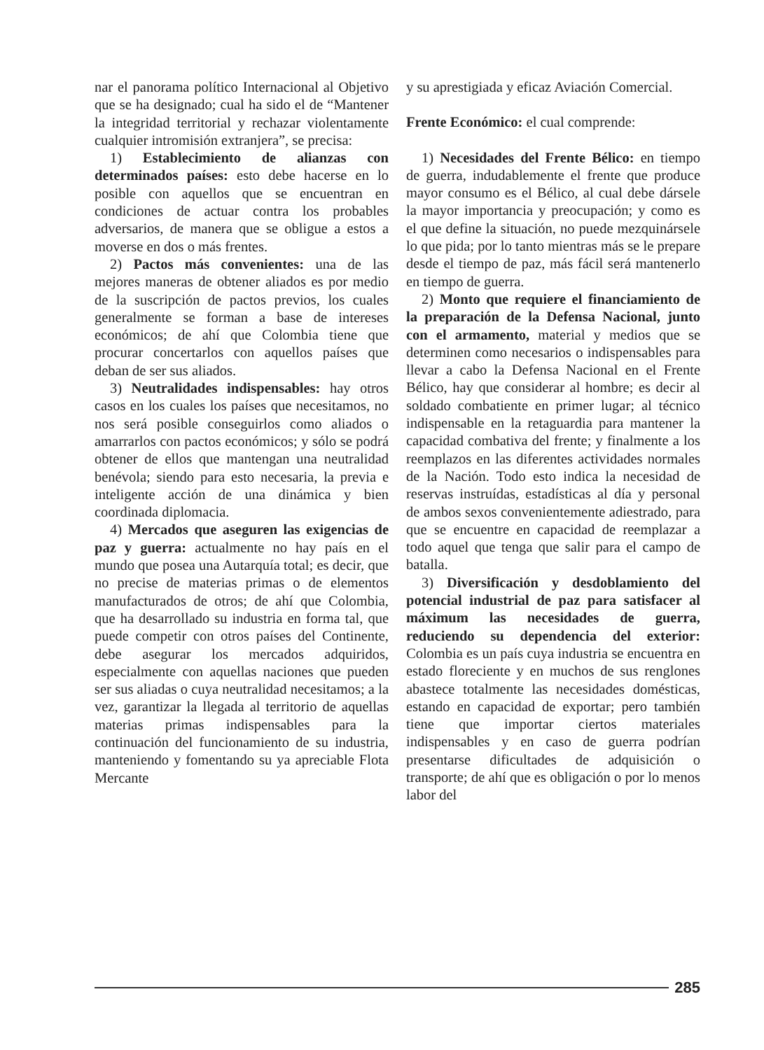nar el panorama político Internacional al Objetivo que se ha designado; cual ha sido el de “Mantener la integridad territorial y rechazar violentamente cualquier intromisión extranjera”, se precisa:
1) Establecimiento de alianzas con determinados países: esto debe hacerse en lo posible con aquellos que se encuentran en condiciones de actuar contra los probables adversarios, de manera que se obligue a estos a moverse en dos o más frentes.
2) Pactos más convenientes: una de las mejores maneras de obtener aliados es por medio de la suscripción de pactos previos, los cuales generalmente se forman a base de intereses económicos; de ahí que Colombia tiene que procurar concertarlos con aquellos países que deban de ser sus aliados.
3) Neutralidades indispensables: hay otros casos en los cuales los países que necesitamos, no nos será posible conseguirlos como aliados o amarrarlos con pactos económicos; y sólo se podrá obtener de ellos que mantengan una neutralidad benévola; siendo para esto necesaria, la previa e inteligente acción de una dinámica y bien coordinada diplomacia.
4) Mercados que aseguren las exigencias de paz y guerra: actualmente no hay país en el mundo que posea una Autarquía total; es decir, que no precise de materias primas o de elementos manufacturados de otros; de ahí que Colombia, que ha desarrollado su industria en forma tal, que puede competir con otros países del Continente, debe asegurar los mercados adquiridos, especialmente con aquellas naciones que pueden ser sus aliadas o cuya neutralidad necesitamos; a la vez, garantizar la llegada al territorio de aquellas materias primas indispensables para la continuación del funcionamiento de su industria, manteniendo y fomentando su ya apreciable Flota Mercante
y su aprestigiada y eficaz Aviación Comercial.
Frente Económico: el cual comprende:
1) Necesidades del Frente Bélico: en tiempo de guerra, indudablemente el frente que produce mayor consumo es el Bélico, al cual debe dársele la mayor importancia y preocupación; y como es el que define la situación, no puede mezquinársele lo que pida; por lo tanto mientras más se le prepare desde el tiempo de paz, más fácil será mantenerlo en tiempo de guerra.
2) Monto que requiere el financiamiento de la preparación de la Defensa Nacional, junto con el armamento, material y medios que se determinen como necesarios o indispensables para llevar a cabo la Defensa Nacional en el Frente Bélico, hay que considerar al hombre; es decir al soldado combatiente en primer lugar; al técnico indispensable en la retaguardia para mantener la capacidad combativa del frente; y finalmente a los reemplazos en las diferentes actividades normales de la Nación. Todo esto indica la necesidad de reservas instruídas, estadísticas al día y personal de ambos sexos convenientemente adiestrado, para que se encuentre en capacidad de reemplazar a todo aquel que tenga que salir para el campo de batalla.
3) Diversificación y desdoblamiento del potencial industrial de paz para satisfacer al máximum las necesidades de guerra, reduciendo su dependencia del exterior: Colombia es un país cuya industria se encuentra en estado floreciente y en muchos de sus renglones abastece totalmente las necesidades domésticas, estando en capacidad de exportar; pero también tiene que importar ciertos materiales indispensables y en caso de guerra podrían presentarse dificultades de adquisición o transporte; de ahí que es obligación o por lo menos labor del
285